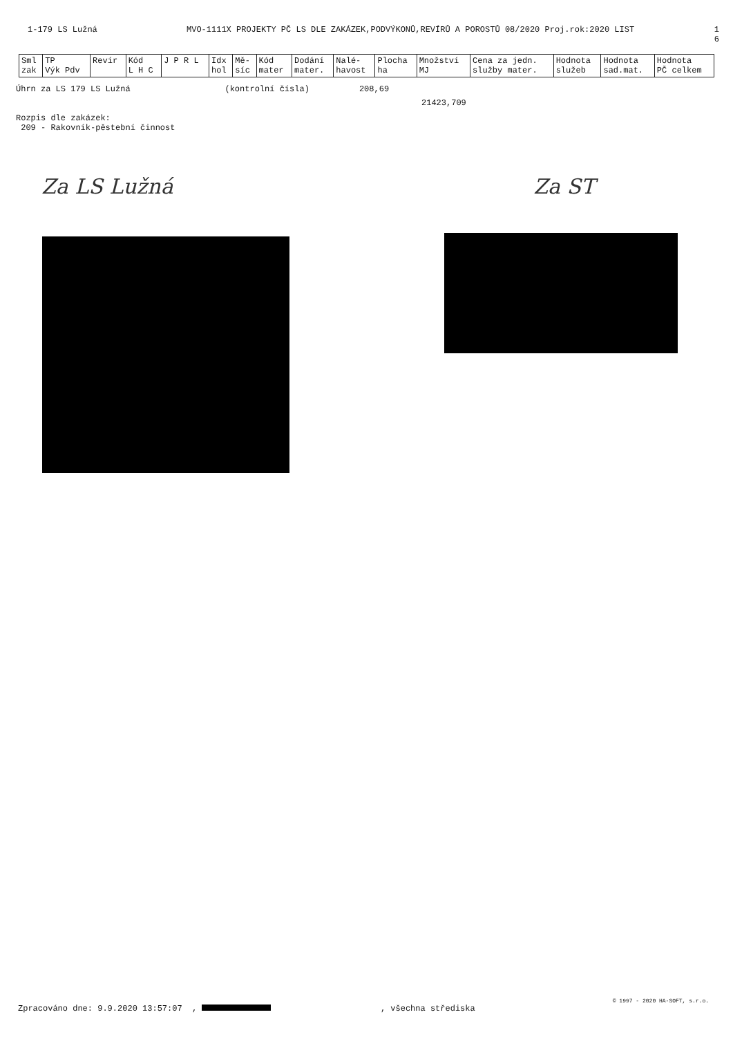1-179 LS Lužná MVO-1111X PROJEKTY PČ LS DLE ZAKÁZEK,PODVÝKONŮ,REVÍRŮ A POROSTŮ 08/2020 Proj.rok:2020 LIST
1
6
| Sml zak | TP Výk Pdv | Revír | Kód L H C | J P R L | Idx hol | Mě- síc | Kód mater | Dodání mater. | Nalé- havost | Plocha ha | Množství MJ | Cena za jedn. služby mater. | Hodnota služeb | Hodnota sad.mat. | Hodnota PČ celkem |
Úhrn za LS 179 LS Lužná (kontrolní čísla) 208,69
21423,709
Rozpis dle zakázek:
209 - Rakovník-pěstební činnost
Za LS Lužná Za ST
© 1997 - 2020 HA-SOFT, s.r.o.
Zpracováno dne: 9.9.2020 13:57:07 , , všechna střediska